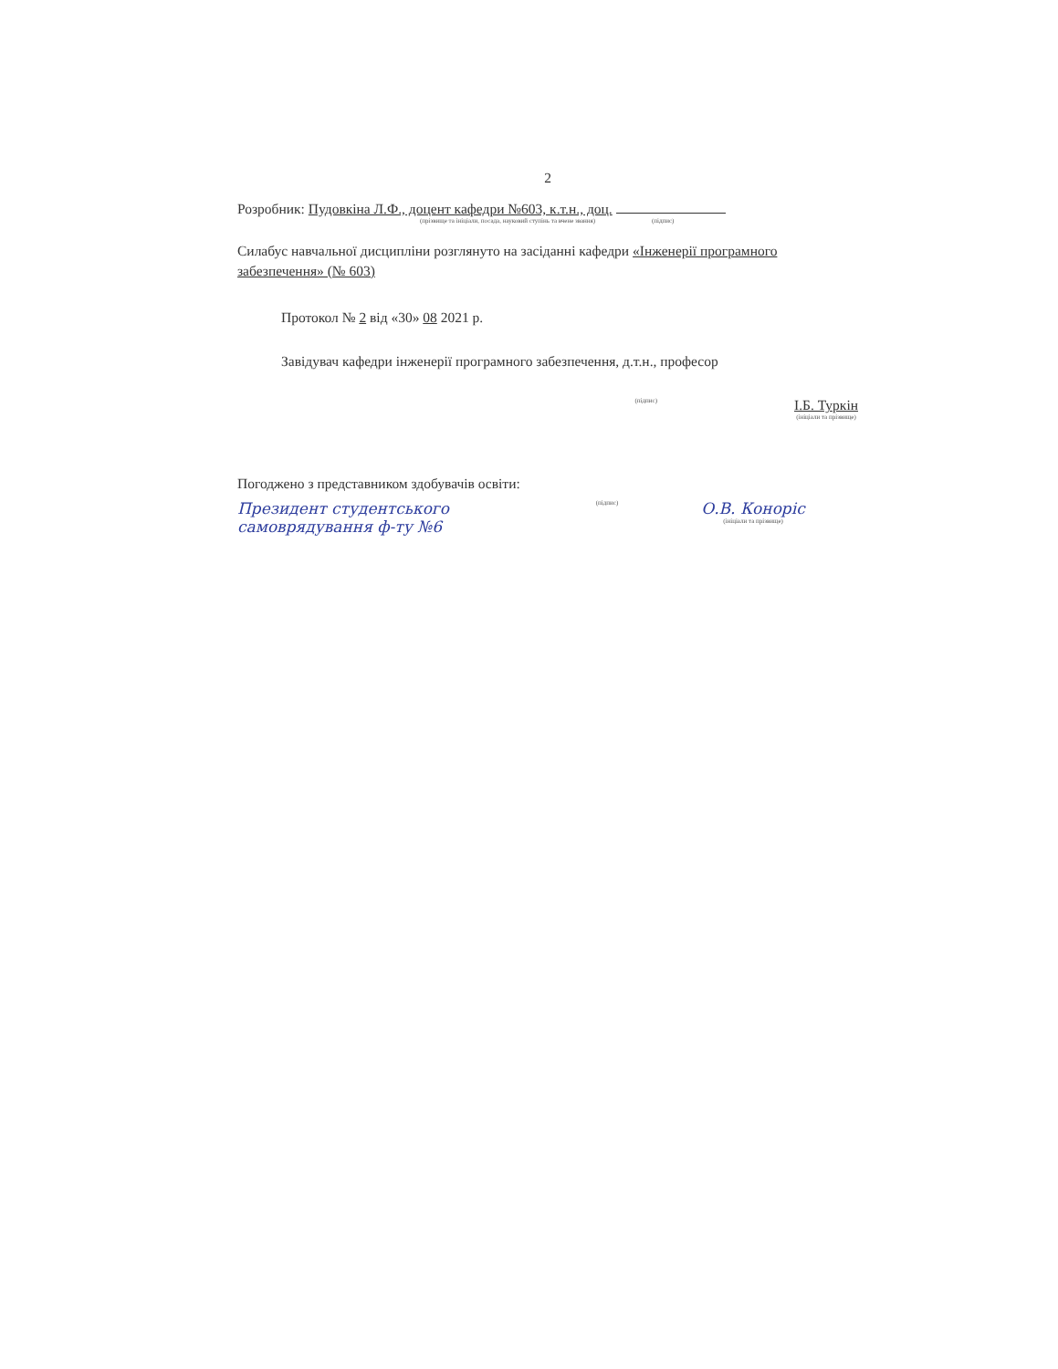2
Розробник: Пудовкіна Л.Ф., доцент кафедри №603, к.т.н., доц.
(прізвище та ініціали, посада, науковий ступінь та вчене звання) (підпис)
Силабус навчальної дисципліни розглянуто на засіданні кафедри «Інженерії програмного забезпечення» (№ 603)
Протокол № 2 від «30» 08 2021 р.
Завідувач кафедри інженерії програмного забезпечення, д.т.н., професор
(підпис)
І.Б. Туркін
(ініціали та прізвище)
Погоджено з представником здобувачів освіти:
Президент студентського самоврядування ф-ту №6
(підпис)
О.В. Коноріс
(ініціали та прізвище)